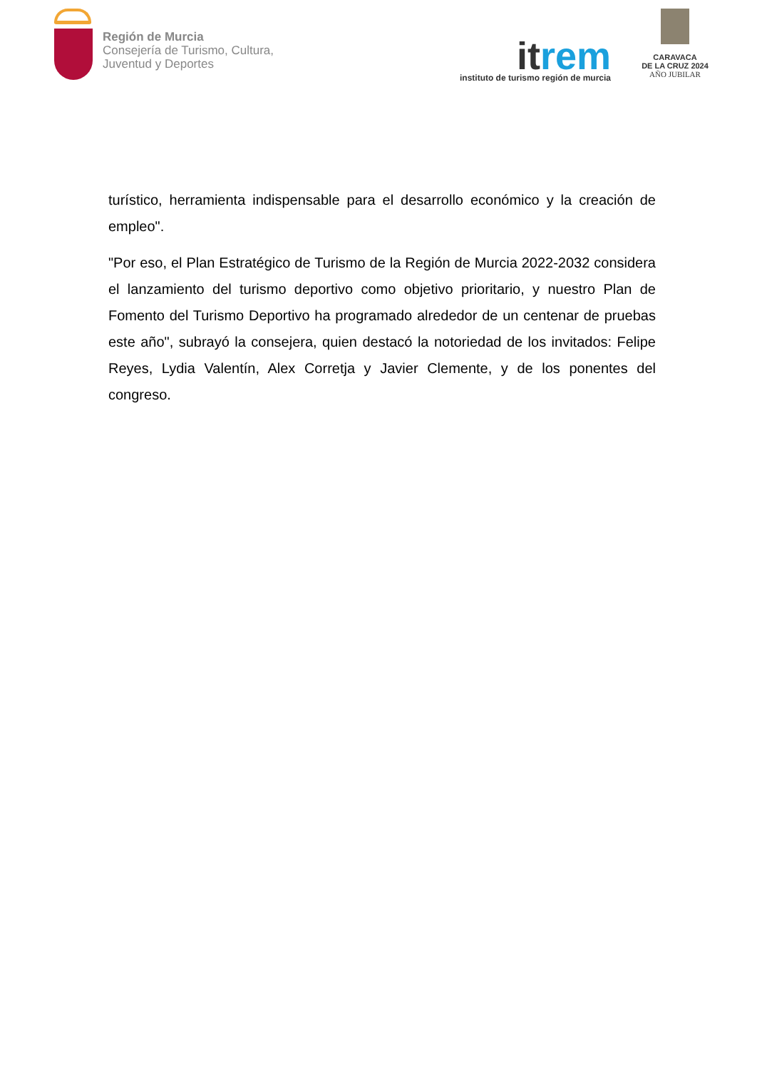Región de Murcia
Consejería de Turismo, Cultura,
Juventud y Deportes
itrem
instituto de turismo región de murcia
CARAVACA
DE LA CRUZ 2024
AÑO JUBILAR
turístico, herramienta indispensable para el desarrollo económico y la creación de empleo".
"Por eso, el Plan Estratégico de Turismo de la Región de Murcia 2022-2032 considera el lanzamiento del turismo deportivo como objetivo prioritario, y nuestro Plan de Fomento del Turismo Deportivo ha programado alrededor de un centenar de pruebas este año", subrayó la consejera, quien destacó la notoriedad de los invitados: Felipe Reyes, Lydia Valentín, Alex Corretja y Javier Clemente, y de los ponentes del congreso.